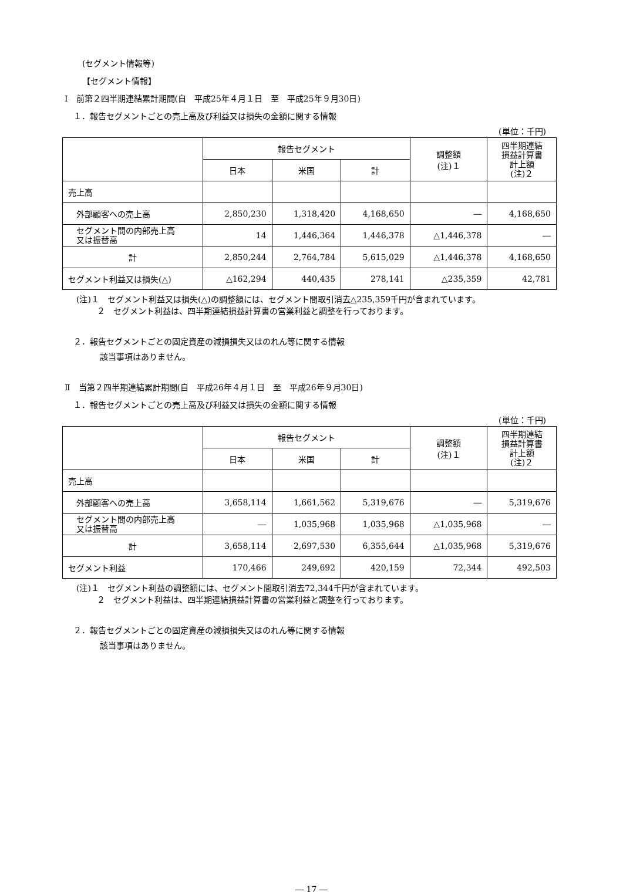(セグメント情報等)
【セグメント情報】
Ⅰ　前第２四半期連結累計期間(自　平成25年４月１日　至　平成25年９月30日)
１．報告セグメントごとの売上高及び利益又は損失の金額に関する情報
(単位：千円)
| | 報告セグメント | | | 調整額 (注)１ | 四半期連結 損益計算書 計上額 (注)２ |
| | 日本 | 米国 | 計 | | |
| 売上高 | | | | | |
| 外部顧客への売上高 | 2,850,230 | 1,318,420 | 4,168,650 | ― | 4,168,650 |
| セグメント間の内部売上高 又は振替高 | 14 | 1,446,364 | 1,446,378 | △1,446,378 | ― |
| 計 | 2,850,244 | 2,764,784 | 5,615,029 | △1,446,378 | 4,168,650 |
| セグメント利益又は損失(△) | △162,294 | 440,435 | 278,141 | △235,359 | 42,781 |
(注)１　セグメント利益又は損失(△)の調整額には、セグメント間取引消去△235,359千円が含まれています。
２　セグメント利益は、四半期連結損益計算書の営業利益と調整を行っております。
２．報告セグメントごとの固定資産の減損損失又はのれん等に関する情報
該当事項はありません。
Ⅱ　当第２四半期連結累計期間(自　平成26年４月１日　至　平成26年９月30日)
１．報告セグメントごとの売上高及び利益又は損失の金額に関する情報
(単位：千円)
| | 報告セグメント | | | 調整額 (注)１ | 四半期連結 損益計算書 計上額 (注)２ |
| | 日本 | 米国 | 計 | | |
| 売上高 | | | | | |
| 外部顧客への売上高 | 3,658,114 | 1,661,562 | 5,319,676 | ― | 5,319,676 |
| セグメント間の内部売上高 又は振替高 | ― | 1,035,968 | 1,035,968 | △1,035,968 | ― |
| 計 | 3,658,114 | 2,697,530 | 6,355,644 | △1,035,968 | 5,319,676 |
| セグメント利益 | 170,466 | 249,692 | 420,159 | 72,344 | 492,503 |
(注)１　セグメント利益の調整額には、セグメント間取引消去72,344千円が含まれています。
２　セグメント利益は、四半期連結損益計算書の営業利益と調整を行っております。
２．報告セグメントごとの固定資産の減損損失又はのれん等に関する情報
該当事項はありません。
― 17 ―